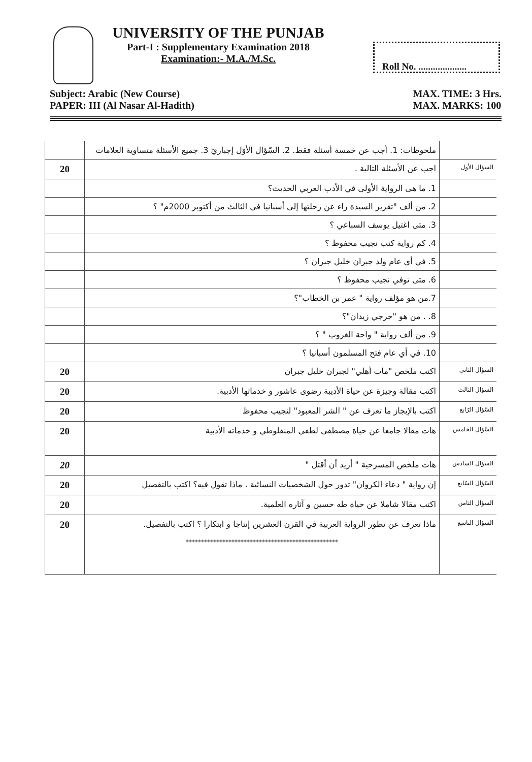UNIVERSITY OF THE PUNJAB
Part-I : Supplementary Examination 2018
Examination:- M.A./M.Sc.
Roll No. ....................
Subject: Arabic (New Course)
PAPER: III (Al Nasar Al-Hadith)
MAX. TIME: 3 Hrs.
MAX. MARKS: 100
| | ملحوظات: 1. أجب عن خمسة أسئلة فقط. 2. السّؤال الأوّل إجباريّ 3. جميع الأسئلة متساوية العلامات | |
| 20 | اجب عن الأسئلة التالية . | السؤال الأول |
| | 1. ما هى الرواية الأولى في الأدب العربي الحديث؟ | |
| | 2. من ألف "تقرير السيدة راء عن رحلتها إلى أسبانيا في الثالث من أكتوبر 2000م" ؟ | |
| | 3. متى اغتيل يوسف السباعي ؟ | |
| | 4. كم رواية كتب نجيب محفوظ ؟ | |
| | 5. في أي عام ولد جبران خليل جبران ؟ | |
| | 6. متى توفي نجيب محفوظ ؟ | |
| | 7.من هو مؤلف رواية " عمر بن الخطاب"؟ | |
| | 8. . من هو "جرجي زيدان"؟ | |
| | 9. من ألف رواية " واحة الغروب " ؟ | |
| | 10. في أي عام فتح المسلمون أسبانيا ؟ | |
| 20 | اكتب ملخص "مات أهلي" لجبران خليل جبران | السؤال الثاني |
| 20 | اكتب مقالة وجيزة عن حياة الأديبة رضوى عاشور و خدماتها الأدبية. | السؤال الثالث |
| 20 | اكتب بالإيجاز ما تعرف عن " الشر المعبود" لنجيب محفوظ | السّؤال الرّابع |
| 20 | هات مقالا جامعا عن حياة مصطفى لطفي المنفلوطي و خدماته الأدبية | السّؤال الخامس |
| 20 | هات ملخص المسرحية " أريد أن أقتل " | السؤال السادس |
| 20 | إن رواية " دعاء الكروان" تدور حول الشخصيات النسائية . ماذا تقول فيه؟ اكتب بالتفصيل | السّؤال السّابع |
| 20 | اكتب مقالا شاملا عن حياة طه حسين و آثاره العلمية. | السؤال الثامن |
| 20 | ماذا تعرف عن تطور الرواية العربية في القرن العشرين إنتاجا و ابتكارا ؟ اكتب بالتفصيل. ************************************************** | السؤال التاسع |